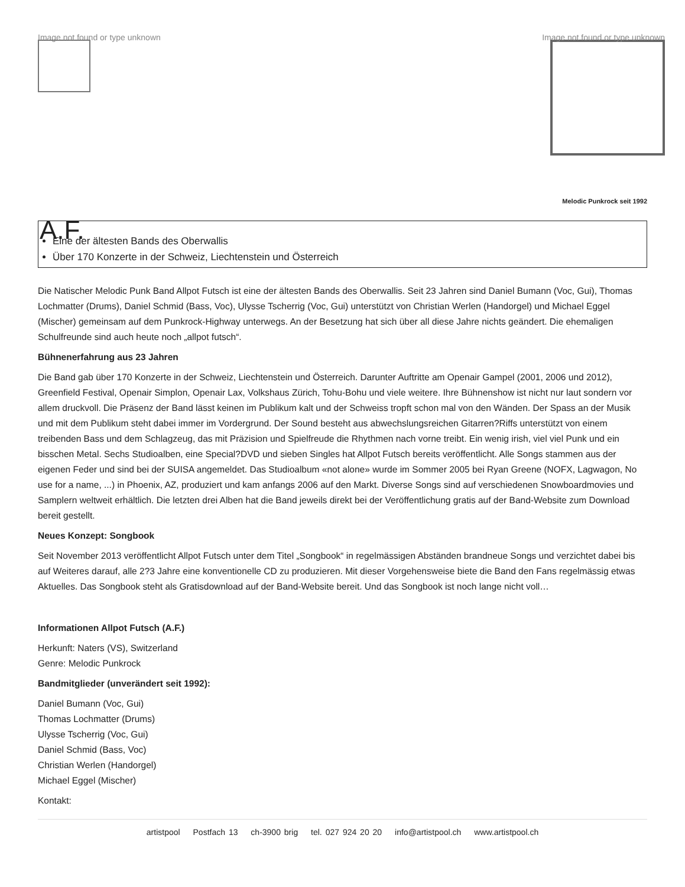Image not found or type unknown
Image not found or type unknown
Melodic Punkrock seit 1992
A.F.
Eine der ältesten Bands des Oberwallis
Über 170 Konzerte in der Schweiz, Liechtenstein und Österreich
Die Natischer Melodic Punk Band Allpot Futsch ist eine der ältesten Bands des Oberwallis. Seit 23 Jahren sind Daniel Bumann (Voc, Gui), Thomas Lochmatter (Drums), Daniel Schmid (Bass, Voc), Ulysse Tscherrig (Voc, Gui) unterstützt von Christian Werlen (Handorgel) und Michael Eggel (Mischer) gemeinsam auf dem Punkrock-Highway unterwegs. An der Besetzung hat sich über all diese Jahre nichts geändert. Die ehemaligen Schulfreunde sind auch heute noch „allpot futsch“.
Bühnenerfahrung aus 23 Jahren
Die Band gab über 170 Konzerte in der Schweiz, Liechtenstein und Österreich. Darunter Auftritte am Openair Gampel (2001, 2006 und 2012), Greenfield Festival, Openair Simplon, Openair Lax, Volkshaus Zürich, Tohu-Bohu und viele weitere. Ihre Bühnenshow ist nicht nur laut sondern vor allem druckvoll. Die Präsenz der Band lässt keinen im Publikum kalt und der Schweiss tropft schon mal von den Wänden. Der Spass an der Musik und mit dem Publikum steht dabei immer im Vordergrund. Der Sound besteht aus abwechslungsreichen Gitarren?Riffs unterstützt von einem treibenden Bass und dem Schlagzeug, das mit Präzision und Spielfreude die Rhythmen nach vorne treibt. Ein wenig irish, viel viel Punk und ein bisschen Metal. Sechs Studioalben, eine Special?DVD und sieben Singles hat Allpot Futsch bereits veröffentlicht. Alle Songs stammen aus der eigenen Feder und sind bei der SUISA angemeldet. Das Studioalbum «not alone» wurde im Sommer 2005 bei Ryan Greene (NOFX, Lagwagon, No use for a name, ...) in Phoenix, AZ, produziert und kam anfangs 2006 auf den Markt. Diverse Songs sind auf verschiedenen Snowboardmovies und Samplern weltweit erhältlich. Die letzten drei Alben hat die Band jeweils direkt bei der Veröffentlichung gratis auf der Band-Website zum Download bereit gestellt.
Neues Konzept: Songbook
Seit November 2013 veröffentlicht Allpot Futsch unter dem Titel „Songbook“ in regelmässigen Abständen brandneue Songs und verzichtet dabei bis auf Weiteres darauf, alle 2?3 Jahre eine konventionelle CD zu produzieren. Mit dieser Vorgehensweise biete die Band den Fans regelmässig etwas Aktuelles. Das Songbook steht als Gratisdownload auf der Band-Website bereit. Und das Songbook ist noch lange nicht voll…
Informationen Allpot Futsch (A.F.)
Herkunft: Naters (VS), Switzerland
Genre: Melodic Punkrock
Bandmitglieder (unverändert seit 1992):
Daniel Bumann (Voc, Gui)
Thomas Lochmatter (Drums)
Ulysse Tscherrig (Voc, Gui)
Daniel Schmid (Bass, Voc)
Christian Werlen (Handorgel)
Michael Eggel (Mischer)
Kontakt:
artistpool Postfach 13 ch-3900 brig tel. 027 924 20 20 info@artistpool.ch www.artistpool.ch